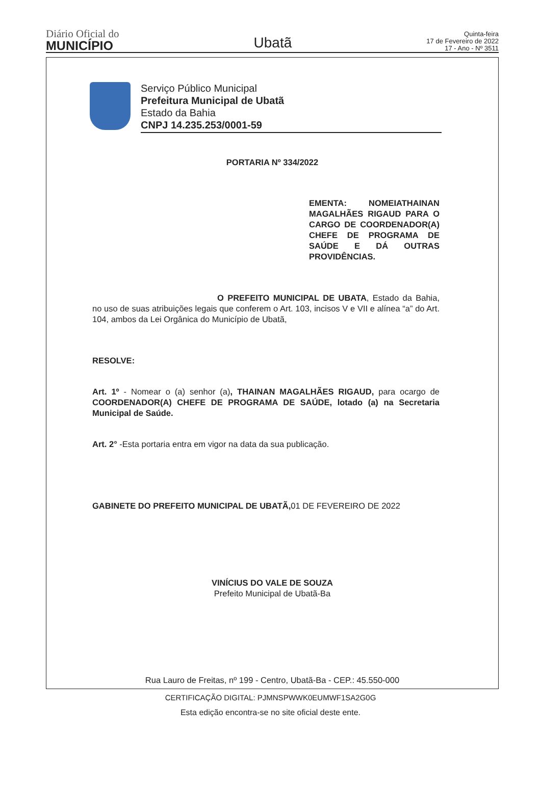Diário Oficial do
MUNICÍPIO
Ubatã
Quinta-feira
17 de Fevereiro de 2022
17 - Ano - Nº 3511
Serviço Público Municipal
Prefeitura Municipal de Ubatã
Estado da Bahia
CNPJ 14.235.253/0001-59
PORTARIA Nº 334/2022
EMENTA: NOMEIATHAINAN MAGALHÃES RIGAUD PARA O CARGO DE COORDENADOR(A) CHEFE DE PROGRAMA DE SAÚDE E DÁ OUTRAS PROVIDÊNCIAS.
O PREFEITO MUNICIPAL DE UBATA, Estado da Bahia, no uso de suas atribuições legais que conferem o Art. 103, incisos V e VII e alínea “a” do Art. 104, ambos da Lei Orgânica do Município de Ubatã,
RESOLVE:
Art. 1º - Nomear o (a) senhor (a), THAINAN MAGALHÃES RIGAUD, para ocargo de COORDENADOR(A) CHEFE DE PROGRAMA DE SAÚDE, lotado (a) na Secretaria Municipal de Saúde.
Art. 2° -Esta portaria entra em vigor na data da sua publicação.
GABINETE DO PREFEITO MUNICIPAL DE UBATÃ, 01 DE FEVEREIRO DE 2022
VINÍCIUS DO VALE DE SOUZA
Prefeito Municipal de Ubatã-Ba
Rua Lauro de Freitas, nº 199 - Centro, Ubatã-Ba - CEP.: 45.550-000
CERTIFICAÇÃO DIGITAL: PJMNSPWWK0EUMWF1SA2G0G
Esta edição encontra-se no site oficial deste ente.